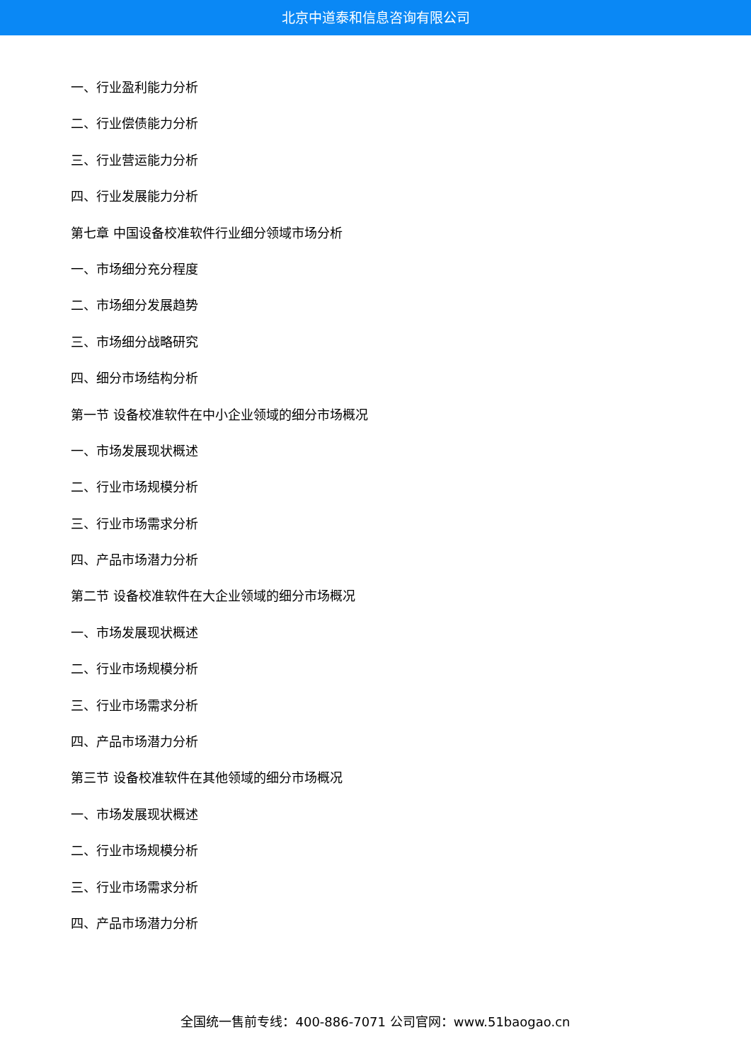北京中道泰和信息咨询有限公司
一、行业盈利能力分析
二、行业偿债能力分析
三、行业营运能力分析
四、行业发展能力分析
第七章 中国设备校准软件行业细分领域市场分析
一、市场细分充分程度
二、市场细分发展趋势
三、市场细分战略研究
四、细分市场结构分析
第一节 设备校准软件在中小企业领域的细分市场概况
一、市场发展现状概述
二、行业市场规模分析
三、行业市场需求分析
四、产品市场潜力分析
第二节 设备校准软件在大企业领域的细分市场概况
一、市场发展现状概述
二、行业市场规模分析
三、行业市场需求分析
四、产品市场潜力分析
第三节 设备校准软件在其他领域的细分市场概况
一、市场发展现状概述
二、行业市场规模分析
三、行业市场需求分析
四、产品市场潜力分析
全国统一售前专线：400-886-7071 公司官网：www.51baogao.cn